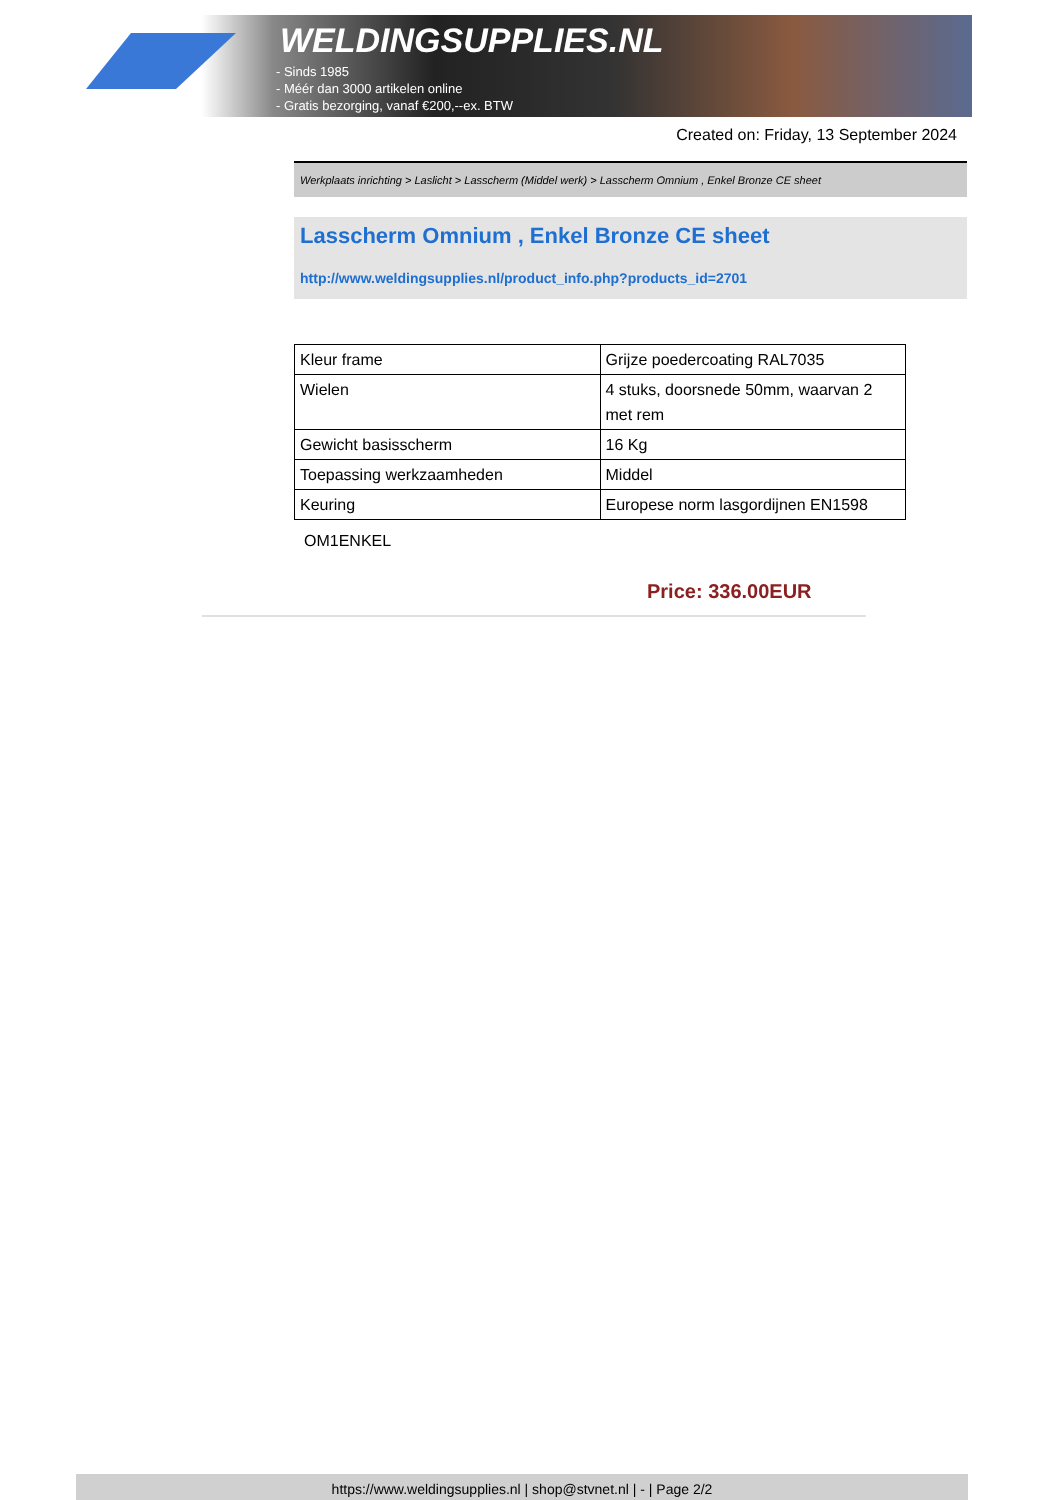WELDINGSUPPLIES.NL
- Sinds 1985
- Méér dan 3000 artikelen online
- Gratis bezorging, vanaf €200,--ex. BTW
Created on: Friday, 13 September 2024
Werkplaats inrichting > Laslicht > Lasscherm (Middel werk) > Lasscherm Omnium , Enkel Bronze CE sheet
Lasscherm Omnium , Enkel Bronze CE sheet
http://www.weldingsupplies.nl/product_info.php?products_id=2701
| Kleur frame | Grijze poedercoating RAL7035 |
| Wielen | 4 stuks, doorsnede 50mm, waarvan 2 met rem |
| Gewicht basisscherm | 16 Kg |
| Toepassing werkzaamheden | Middel |
| Keuring | Europese norm lasgordijnen EN1598 |
OM1ENKEL
Price: 336.00EUR
https://www.weldingsupplies.nl | shop@stvnet.nl | - | Page 2/2